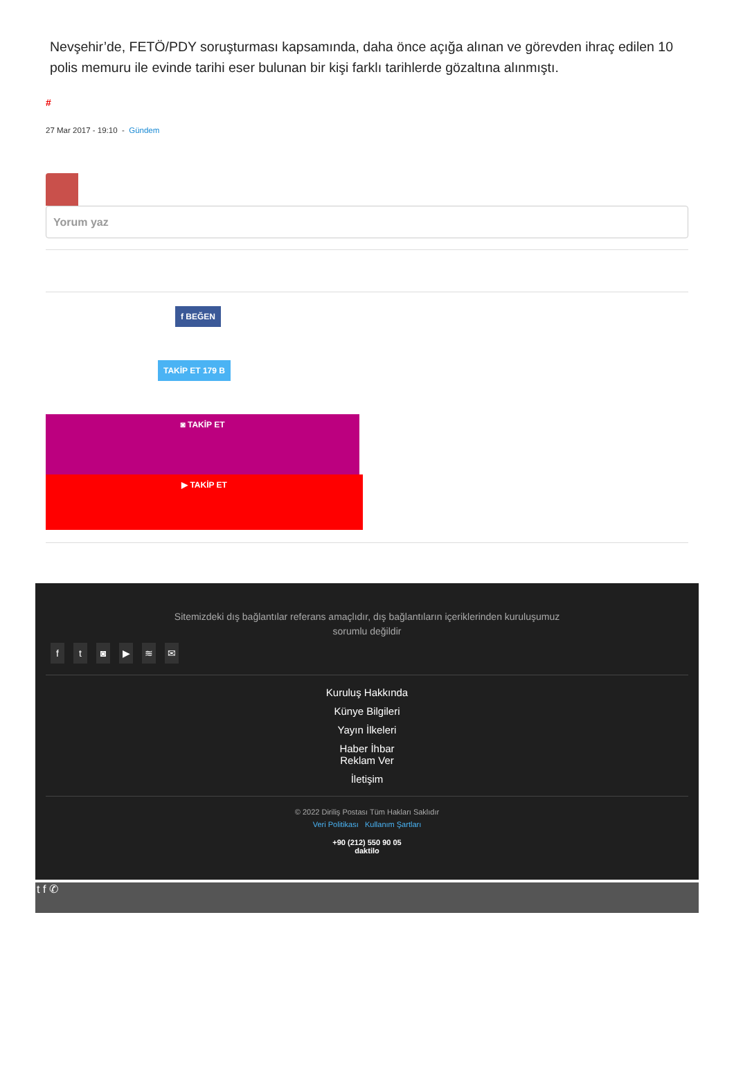Nevşehir’de, FETÖ/PDY soruşturması kapsamında, daha önce açığa alınan ve görevden ihraç edilen 10 polis memuru ile evinde tarihi eser bulunan bir kişi farklı tarihlerde gözaltına alınmıştı.
#
27 Mar 2017 - 19:10 - Gündem
Yorum yaz
f BEĞEN
TAKİP ET 179 B
◙ TAKİP ET
▶ TAKİP ET
Sitemizdeki dış bağlantılar referans amaçlıdır, dış bağlantıların içeriklerinden kuruluşumuz sorumlu değildir
ft ◙ ▶ ≋ ✉
Kuruluş Hakkında
Künye Bilgileri
Yayın İlkeleri
Haber İhbar
Reklam Ver
İletişim
© 2022 Diriliş Postası Tüm Hakları Saklıdır
Veri Politikası Kullanım Şartları
+90 (212) 550 90 05
daktilo
t f ✆